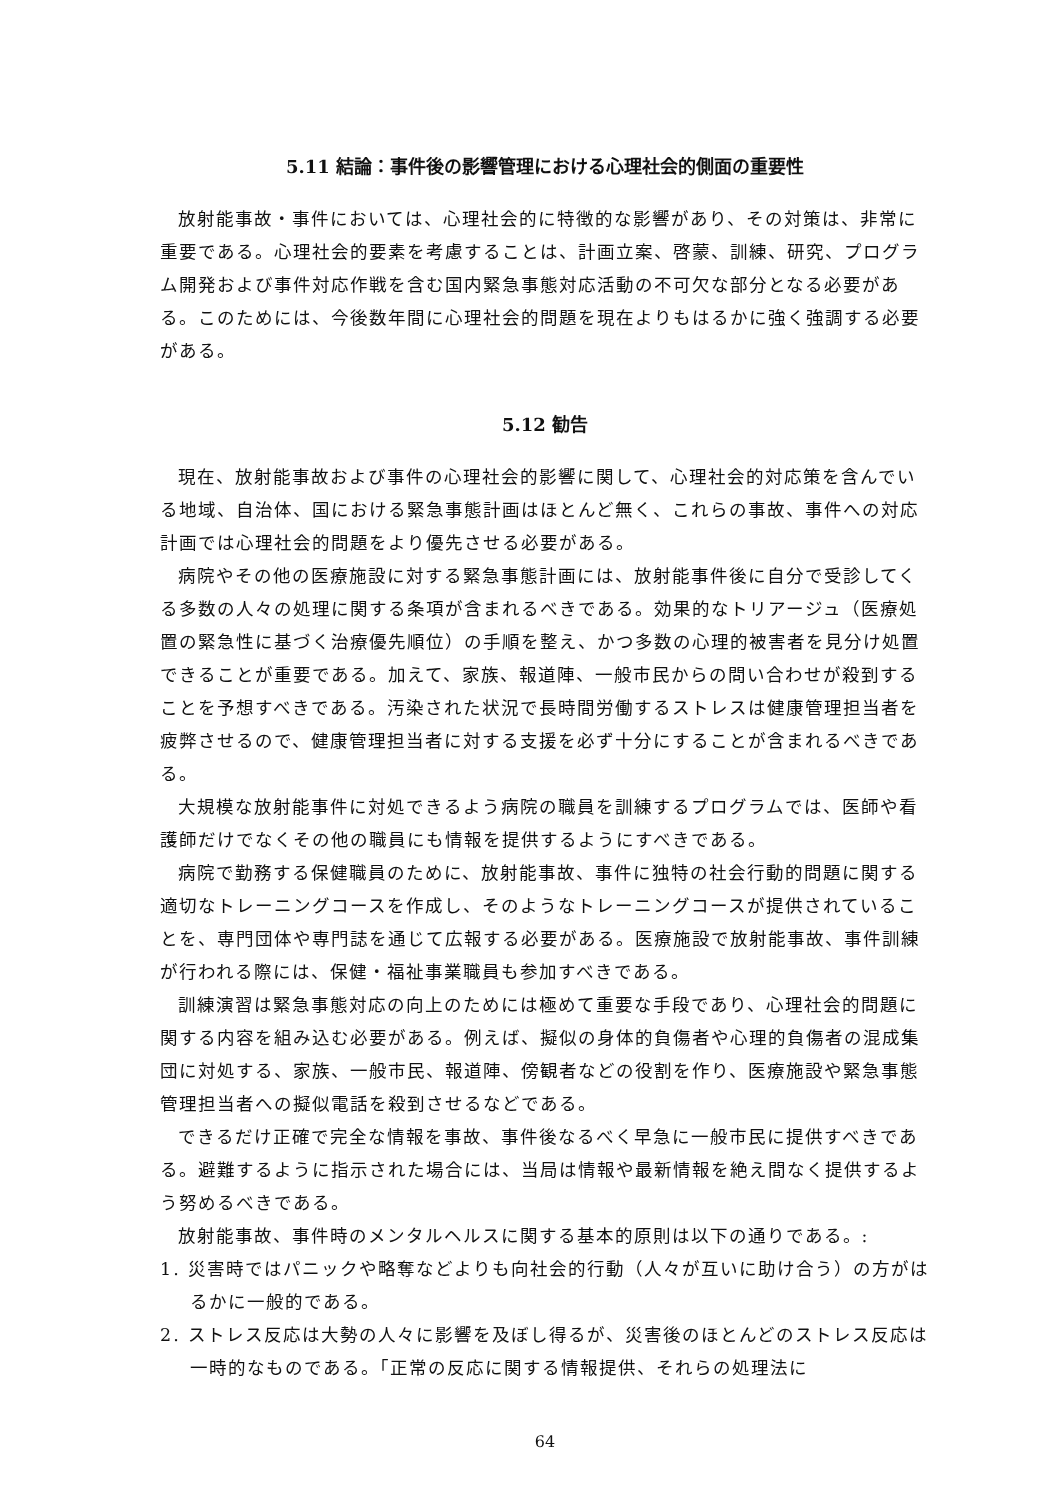5.11 結論：事件後の影響管理における心理社会的側面の重要性
放射能事故・事件においては、心理社会的に特徴的な影響があり、その対策は、非常に重要である。心理社会的要素を考慮することは、計画立案、啓蒙、訓練、研究、プログラム開発および事件対応作戦を含む国内緊急事態対応活動の不可欠な部分となる必要がある。このためには、今後数年間に心理社会的問題を現在よりもはるかに強く強調する必要がある。
5.12 勧告
現在、放射能事故および事件の心理社会的影響に関して、心理社会的対応策を含んでいる地域、自治体、国における緊急事態計画はほとんど無く、これらの事故、事件への対応計画では心理社会的問題をより優先させる必要がある。
病院やその他の医療施設に対する緊急事態計画には、放射能事件後に自分で受診してくる多数の人々の処理に関する条項が含まれるべきである。効果的なトリアージュ（医療処置の緊急性に基づく治療優先順位）の手順を整え、かつ多数の心理的被害者を見分け処置できることが重要である。加えて、家族、報道陣、一般市民からの問い合わせが殺到することを予想すべきである。汚染された状況で長時間労働するストレスは健康管理担当者を疲弊させるので、健康管理担当者に対する支援を必ず十分にすることが含まれるべきである。
大規模な放射能事件に対処できるよう病院の職員を訓練するプログラムでは、医師や看護師だけでなくその他の職員にも情報を提供するようにすべきである。
病院で勤務する保健職員のために、放射能事故、事件に独特の社会行動的問題に関する適切なトレーニングコースを作成し、そのようなトレーニングコースが提供されていることを、専門団体や専門誌を通じて広報する必要がある。医療施設で放射能事故、事件訓練が行われる際には、保健・福祉事業職員も参加すべきである。
訓練演習は緊急事態対応の向上のためには極めて重要な手段であり、心理社会的問題に関する内容を組み込む必要がある。例えば、擬似の身体的負傷者や心理的負傷者の混成集団に対処する、家族、一般市民、報道陣、傍観者などの役割を作り、医療施設や緊急事態管理担当者への擬似電話を殺到させるなどである。
できるだけ正確で完全な情報を事故、事件後なるべく早急に一般市民に提供すべきである。避難するように指示された場合には、当局は情報や最新情報を絶え間なく提供するよう努めるべきである。
放射能事故、事件時のメンタルヘルスに関する基本的原則は以下の通りである。:
1. 災害時ではパニックや略奪などよりも向社会的行動（人々が互いに助け合う）の方がはるかに一般的である。
2. ストレス反応は大勢の人々に影響を及ぼし得るが、災害後のほとんどのストレス反応は一時的なものである。「正常の反応に関する情報提供、それらの処理法に
64